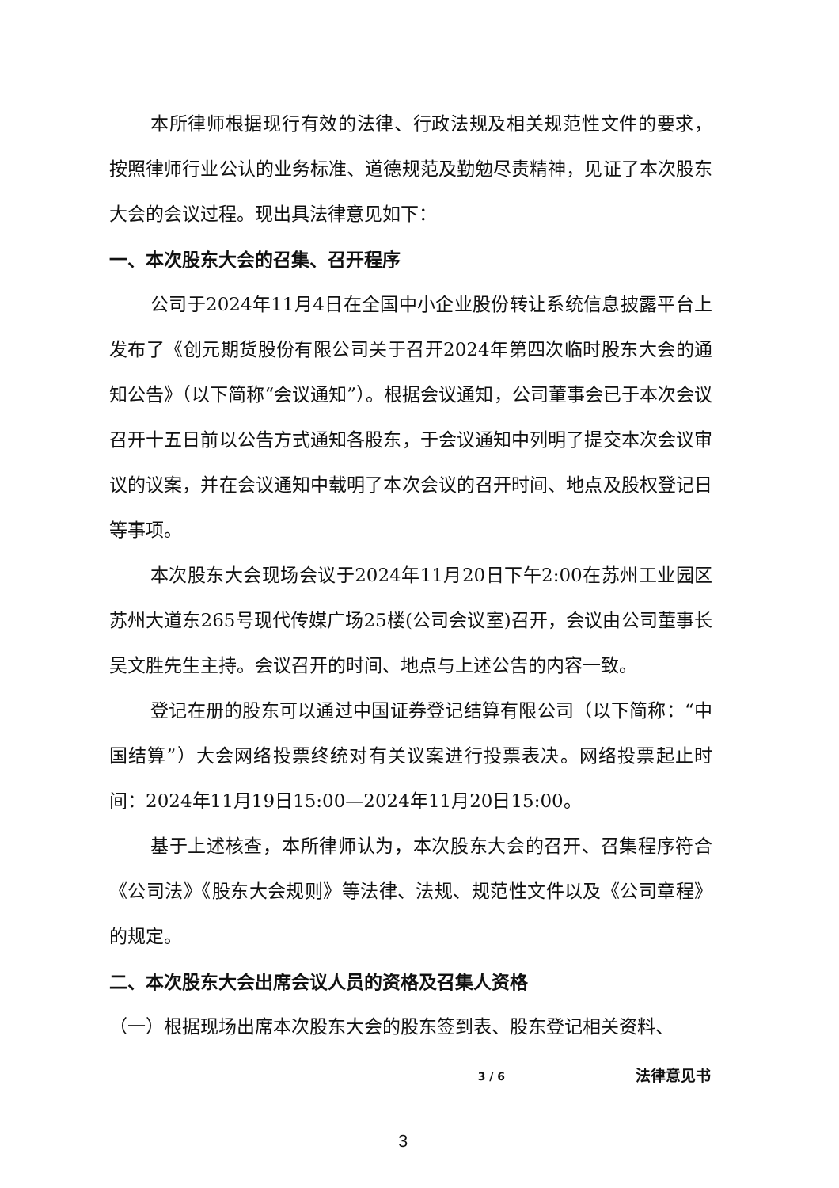本所律师根据现行有效的法律、行政法规及相关规范性文件的要求，按照律师行业公认的业务标准、道德规范及勤勉尽责精神，见证了本次股东大会的会议过程。现出具法律意见如下：
一、本次股东大会的召集、召开程序
公司于2024年11月4日在全国中小企业股份转让系统信息披露平台上发布了《创元期货股份有限公司关于召开2024年第四次临时股东大会的通知公告》（以下简称“会议通知”）。根据会议通知，公司董事会已于本次会议召开十五日前以公告方式通知各股东，于会议通知中列明了提交本次会议审议的议案，并在会议通知中载明了本次会议的召开时间、地点及股权登记日等事项。
本次股东大会现场会议于2024年11月20日下午2:00在苏州工业园区苏州大道东265号现代传媒广场25楼(公司会议室)召开，会议由公司董事长吴文胜先生主持。会议召开的时间、地点与上述公告的内容一致。
登记在册的股东可以通过中国证券登记结算有限公司（以下简称：“中国结算”）大会网络投票终统对有关议案进行投票表决。网络投票起止时间：2024年11月19日15:00—2024年11月20日15:00。
基于上述核查，本所律师认为，本次股东大会的召开、召集程序符合《公司法》《股东大会规则》等法律、法规、规范性文件以及《公司章程》的规定。
二、本次股东大会出席会议人员的资格及召集人资格
（一）根据现场出席本次股东大会的股东签到表、股东登记相关资料、
3 / 6 法律意见书
3